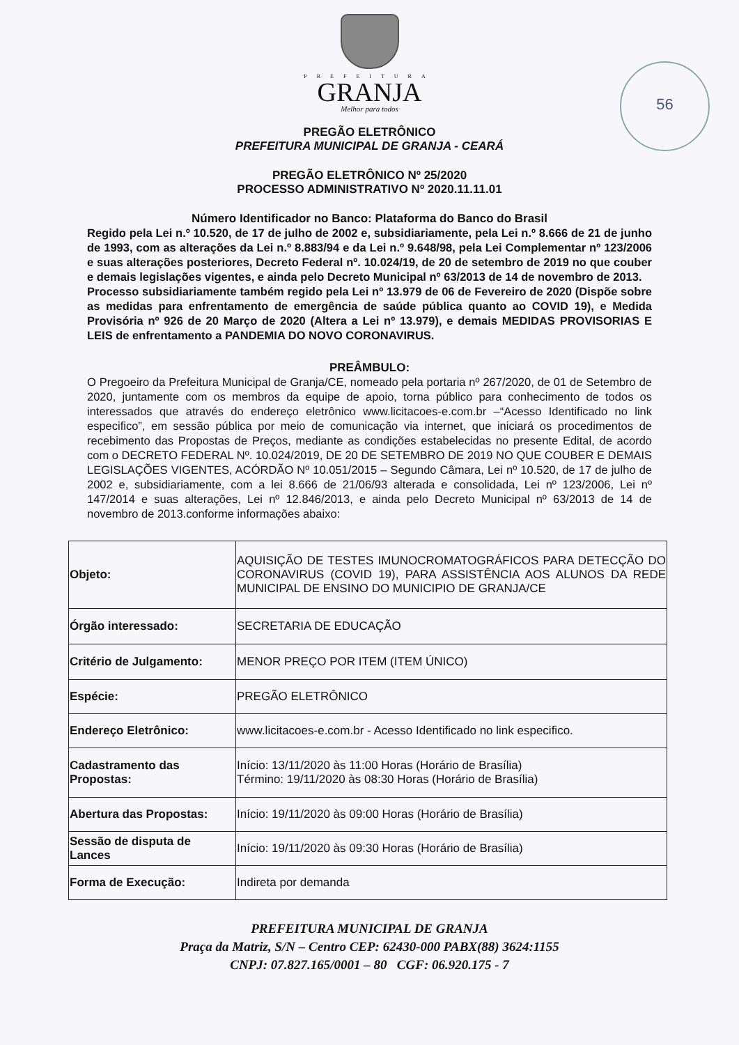PREFEITURA
GRANJA
Melhor para todos
56
PREGÃO ELETRÔNICO
PREFEITURA MUNICIPAL DE GRANJA - CEARÁ
PREGÃO ELETRÔNICO Nº 25/2020
PROCESSO ADMINISTRATIVO Nº 2020.11.11.01
Número Identificador no Banco: Plataforma do Banco do Brasil
Regido pela Lei n.º 10.520, de 17 de julho de 2002 e, subsidiariamente, pela Lei n.º 8.666 de 21 de junho de 1993, com as alterações da Lei n.º 8.883/94 e da Lei n.º 9.648/98, pela Lei Complementar nº 123/2006 e suas alterações posteriores, Decreto Federal nº. 10.024/19, de 20 de setembro de 2019 no que couber e demais legislações vigentes, e ainda pelo Decreto Municipal nº 63/2013 de 14 de novembro de 2013.
Processo subsidiariamente também regido pela Lei nº 13.979 de 06 de Fevereiro de 2020 (Dispõe sobre as medidas para enfrentamento de emergência de saúde pública quanto ao COVID 19), e Medida Provisória nº 926 de 20 Março de 2020 (Altera a Lei nº 13.979), e demais MEDIDAS PROVISORIAS E LEIS de enfrentamento a PANDEMIA DO NOVO CORONAVIRUS.
PREÂMBULO:
O Pregoeiro da Prefeitura Municipal de Granja/CE, nomeado pela portaria nº 267/2020, de 01 de Setembro de 2020, juntamente com os membros da equipe de apoio, torna público para conhecimento de todos os interessados que através do endereço eletrônico www.licitacoes-e.com.br –“Acesso Identificado no link especifico”, em sessão pública por meio de comunicação via internet, que iniciará os procedimentos de recebimento das Propostas de Preços, mediante as condições estabelecidas no presente Edital, de acordo com o DECRETO FEDERAL Nº. 10.024/2019, DE 20 DE SETEMBRO DE 2019 NO QUE COUBER E DEMAIS LEGISLAÇÕES VIGENTES, ACÓRDÃO Nº 10.051/2015 – Segundo Câmara, Lei nº 10.520, de 17 de julho de 2002 e, subsidiariamente, com a lei 8.666 de 21/06/93 alterada e consolidada, Lei nº 123/2006, Lei nº 147/2014 e suas alterações, Lei nº 12.846/2013, e ainda pelo Decreto Municipal nº 63/2013 de 14 de novembro de 2013.conforme informações abaixo:
| Objeto: | AQUISIÇÃO DE TESTES IMUNOCROMATOGRÁFICOS PARA DETECÇÃO DO CORONAVIRUS (COVID 19), PARA ASSISTÊNCIA AOS ALUNOS DA REDE MUNICIPAL DE ENSINO DO MUNICIPIO DE GRANJA/CE |
| Órgão interessado: | SECRETARIA DE EDUCAÇÃO |
| Critério de Julgamento: | MENOR PREÇO POR ITEM (ITEM ÚNICO) |
| Espécie: | PREGÃO ELETRÔNICO |
| Endereço Eletrônico: | www.licitacoes-e.com.br - Acesso Identificado no link especifico. |
| Cadastramento das Propostas: | Início: 13/11/2020 às 11:00 Horas (Horário de Brasília) Término: 19/11/2020 às 08:30 Horas (Horário de Brasília) |
| Abertura das Propostas: | Início: 19/11/2020 às 09:00 Horas (Horário de Brasília) |
| Sessão de disputa de Lances | Início: 19/11/2020 às 09:30 Horas (Horário de Brasília) |
| Forma de Execução: | Indireta por demanda |
PREFEITURA MUNICIPAL DE GRANJA
Praça da Matriz, S/N – Centro CEP: 62430-000 PABX(88) 3624:1155
CNPJ: 07.827.165/0001 – 80 CGF: 06.920.175 - 7